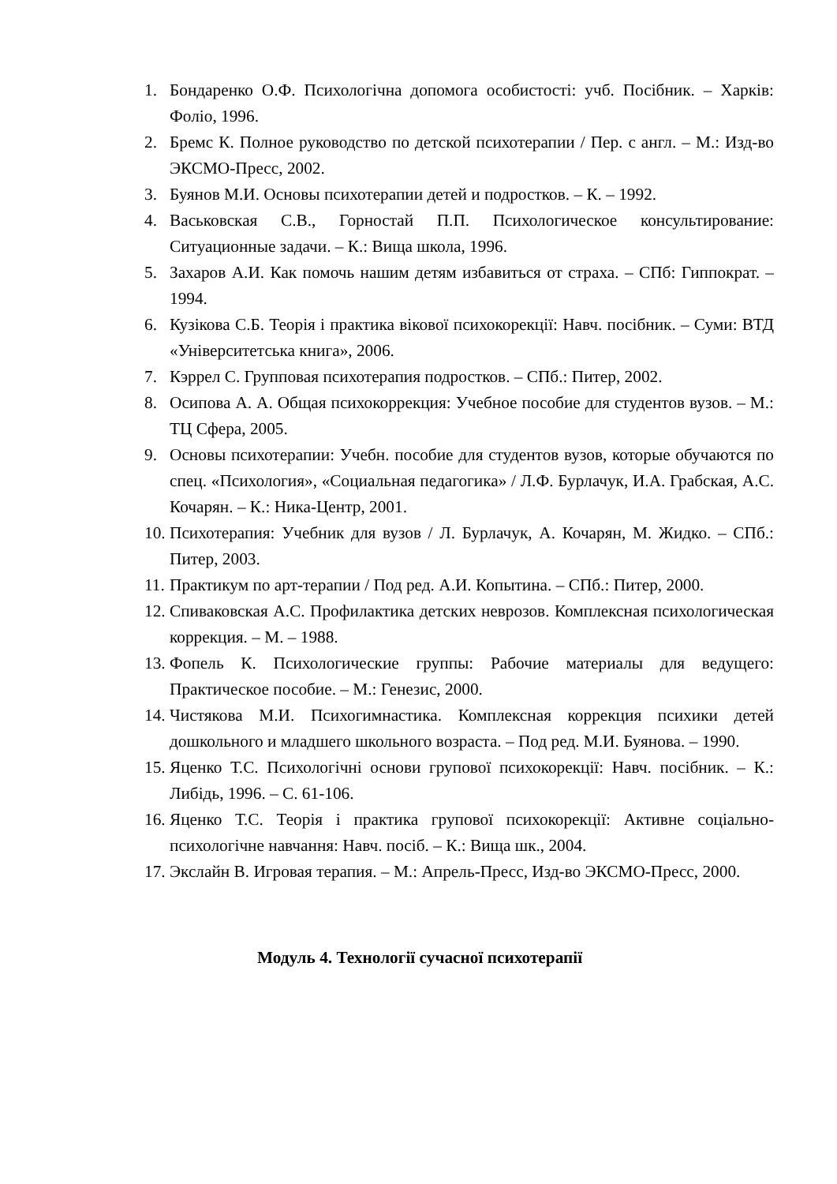1. Бондаренко О.Ф. Психологічна допомога особистості: учб. Посібник. – Харків: Фоліо, 1996.
2. Бремс К. Полное руководство по детской психотерапии / Пер. с англ. – М.: Изд-во ЭКСМО-Пресс, 2002.
3. Буянов М.И. Основы психотерапии детей и подростков. – К. – 1992.
4. Васьковская С.В., Горностай П.П. Психологическое консультирование: Ситуационные задачи. – К.: Вища школа, 1996.
5. Захаров А.И. Как помочь нашим детям избавиться от страха. – СПб: Гиппократ. – 1994.
6. Кузікова С.Б. Теорія і практика вікової психокорекції: Навч. посібник. – Суми: ВТД «Університетська книга», 2006.
7. Кэррел С. Групповая психотерапия подростков. – СПб.: Питер, 2002.
8. Осипова А. А. Общая психокоррекция: Учебное пособие для студентов вузов. – М.: ТЦ Сфера, 2005.
9. Основы психотерапии: Учебн. пособие для студентов вузов, которые обучаются по спец. «Психология», «Социальная педагогика» / Л.Ф. Бурлачук, И.А. Грабская, А.С. Кочарян. – К.: Ника-Центр, 2001.
10. Психотерапия: Учебник для вузов / Л. Бурлачук, А. Кочарян, М. Жидко. – СПб.: Питер, 2003.
11. Практикум по арт-терапии / Под ред. А.И. Копытина. – СПб.: Питер, 2000.
12. Спиваковская А.С. Профилактика детских неврозов. Комплексная психологическая коррекция. – М. – 1988.
13. Фопель К. Психологические группы: Рабочие материалы для ведущего: Практическое пособие. – М.: Генезис, 2000.
14. Чистякова М.И. Психогимнастика. Комплексная коррекция психики детей дошкольного и младшего школьного возраста. – Под ред. М.И. Буянова. – 1990.
15. Яценко Т.С. Психологічні основи групової психокорекції: Навч. посібник. – К.: Либідь, 1996. – С. 61-106.
16. Яценко Т.С. Теорія і практика групової психокорекції: Активне соціально-психологічне навчання: Навч. посіб. – К.: Вища шк., 2004.
17. Экслайн В. Игровая терапия. – М.: Апрель-Пресс, Изд-во ЭКСМО-Пресс, 2000.
Модуль 4. Технології сучасної психотерапії